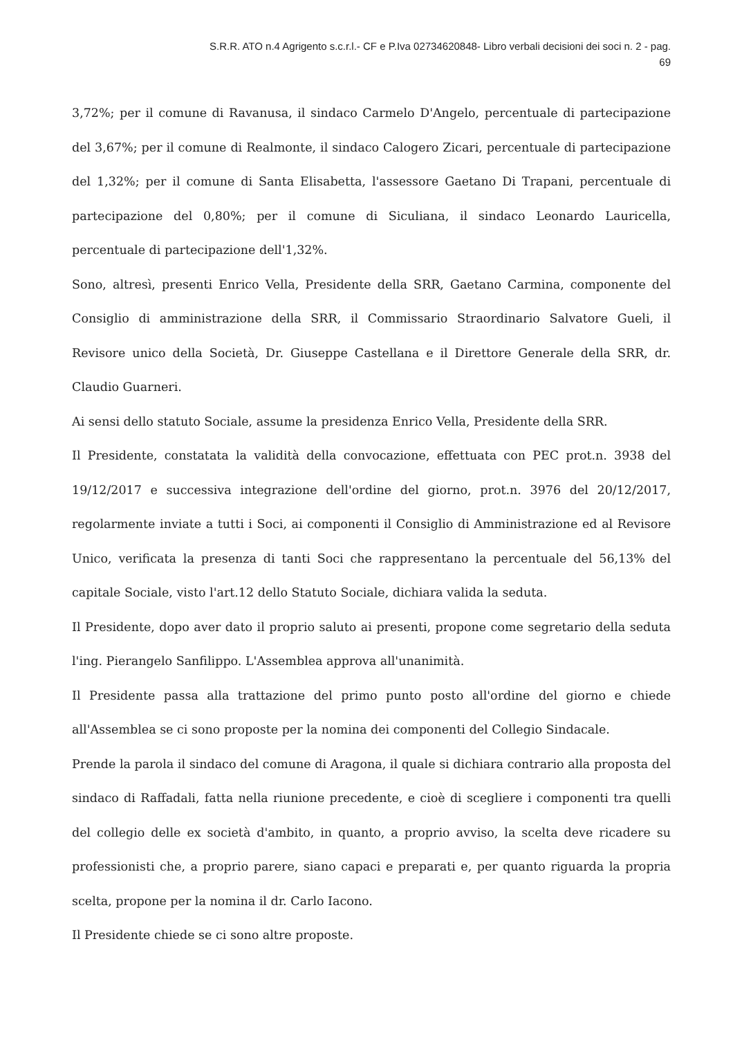S.R.R. ATO n.4 Agrigento s.c.r.l.- CF e P.Iva 02734620848- Libro verbali decisioni dei soci n. 2 - pag.
69
3,72%; per il comune di Ravanusa, il sindaco Carmelo D'Angelo, percentuale di partecipazione del 3,67%; per il comune di Realmonte, il sindaco Calogero Zicari, percentuale di partecipazione del 1,32%; per il comune di Santa Elisabetta, l'assessore Gaetano Di Trapani, percentuale di partecipazione del 0,80%; per il comune di Siculiana, il sindaco Leonardo Lauricella, percentuale di partecipazione dell'1,32%.
Sono, altresì, presenti Enrico Vella, Presidente della SRR, Gaetano Carmina, componente del Consiglio di amministrazione della SRR, il Commissario Straordinario Salvatore Gueli, il Revisore unico della Società, Dr. Giuseppe Castellana e il Direttore Generale della SRR, dr. Claudio Guarneri.
Ai sensi dello statuto Sociale, assume la presidenza Enrico Vella, Presidente della SRR.
Il Presidente, constatata la validità della convocazione, effettuata con PEC prot.n. 3938 del 19/12/2017 e successiva integrazione dell'ordine del giorno, prot.n. 3976 del 20/12/2017, regolarmente inviate a tutti i Soci, ai componenti il Consiglio di Amministrazione ed al Revisore Unico, verificata la presenza di tanti Soci che rappresentano la percentuale del 56,13% del capitale Sociale, visto l'art.12 dello Statuto Sociale, dichiara valida la seduta.
Il Presidente, dopo aver dato il proprio saluto ai presenti, propone come segretario della seduta l'ing. Pierangelo Sanfilippo. L'Assemblea approva all'unanimità.
Il Presidente passa alla trattazione del primo punto posto all'ordine del giorno e chiede all'Assemblea se ci sono proposte per la nomina dei componenti del Collegio Sindacale.
Prende la parola il sindaco del comune di Aragona, il quale si dichiara contrario alla proposta del sindaco di Raffadali, fatta nella riunione precedente, e cioè di scegliere i componenti tra quelli del collegio delle ex società d'ambito, in quanto, a proprio avviso, la scelta deve ricadere su professionisti che, a proprio parere, siano capaci e preparati e, per quanto riguarda la propria scelta, propone per la nomina il dr. Carlo Iacono.
Il Presidente chiede se ci sono altre proposte.